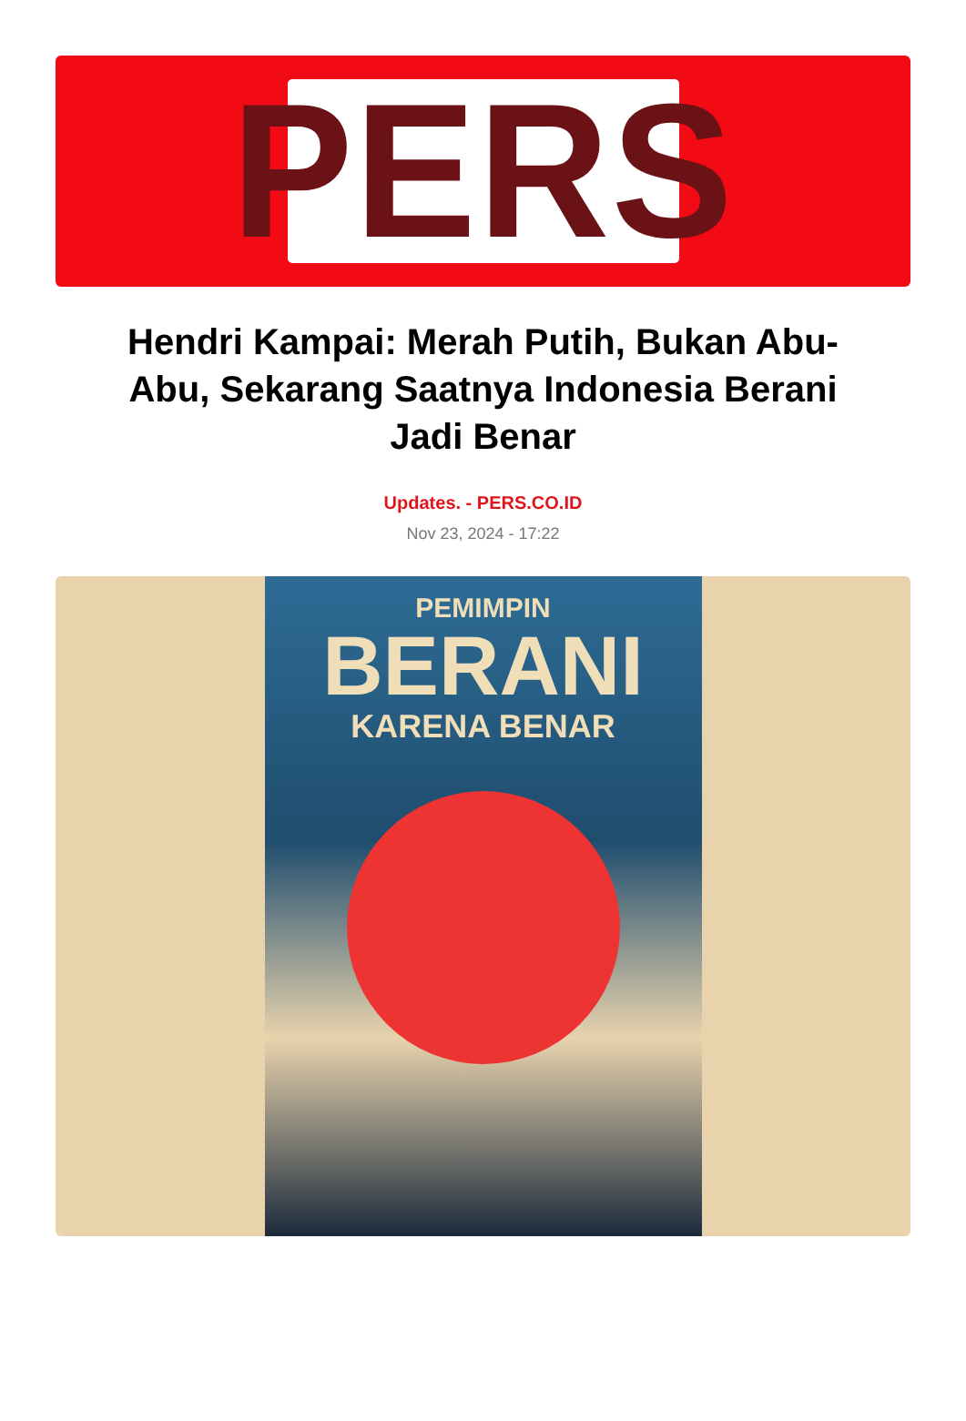PERS
Hendri Kampai: Merah Putih, Bukan Abu-Abu, Sekarang Saatnya Indonesia Berani Jadi Benar
Updates. - PERS.CO.ID
Nov 23, 2024 - 17:22
PEMIMPIN
BERANI
KARENA BENAR